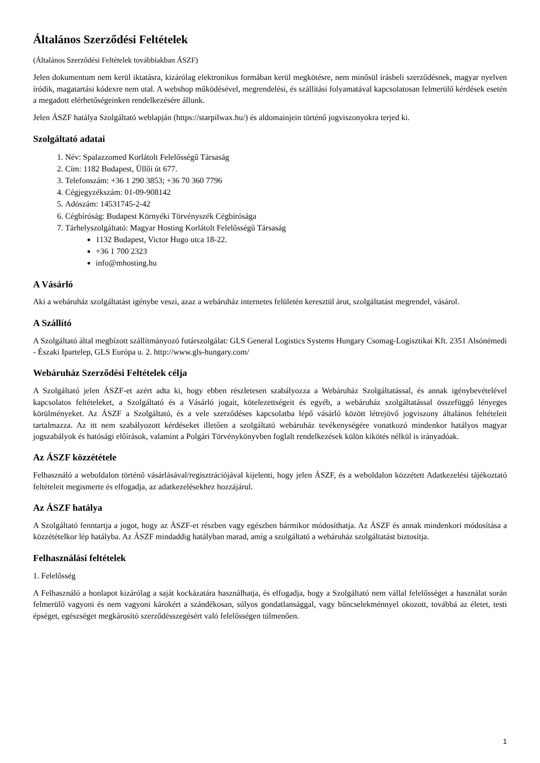Általános Szerződési Feltételek
(Általános Szerződési Feltételek továbbiakban ÁSZF)
Jelen dokumentum nem kerül iktatásra, kizárólag elektronikus formában kerül megkötésre, nem minősül írásbeli szerződésnek, magyar nyelven íródik, magatartási kódexre nem utal. A webshop működésével, megrendelési, és szállítási folyamatával kapcsolatosan felmerülő kérdések esetén a megadott elérhetőségeinken rendelkezésére állunk.
Jelen ÁSZF hatálya Szolgáltató weblapján (https://starpilwax.hu/) és aldomainjein történő jogviszonyokra terjed ki.
Szolgáltató adatai
1. Név: Spalazzomed Korlátolt Felelősségű Társaság
2. Cím: 1182 Budapest, Üllői út 677.
3. Telefonszám: +36 1 290 3853; +36 70 360 7796
4. Cégjegyzékszám: 01-09-908142
5. Adószám: 14531745-2-42
6. Cégbíróság: Budapest Környéki Törvényszék Cégbírósága
7. Tárhelyszolgáltató: Magyar Hosting Korlátolt Felelősségű Társaság
1132 Budapest, Victor Hugo utca 18-22.
+36 1 700 2323
info@mhosting.hu
A Vásárló
Aki a webáruház szolgáltatást igénybe veszi, azaz a webáruház internetes felületén keresztül árut, szolgáltatást megrendel, vásárol.
A Szállító
A Szolgáltató által megbízott szállítmányozó futárszolgálat: GLS General Logistics Systems Hungary Csomag-Logisztikai Kft. 2351 Alsónémedi - Északi Ipartelep, GLS Európa u. 2. http://www.gls-hungary.com/
Webáruház Szerződési Feltételek célja
A Szolgáltató jelen ÁSZF-et azért adta ki, hogy ebben részletesen szabályozza a Webáruház Szolgáltatással, és annak igénybevételével kapcsolatos feltételeket, a Szolgáltató és a Vásárló jogait, kötelezettségeit és egyéb, a webáruház szolgáltatással összefüggő lényeges körülményeket. Az ÁSZF a Szolgáltató, és a vele szerződéses kapcsolatba lépő vásárló között létrejövő jogviszony általános feltételeit tartalmazza. Az itt nem szabályozott kérdéseket illetően a szolgáltató webáruház tevékenységére vonatkozó mindenkor hatályos magyar jogszabályok és hatósági előírások, valamint a Polgári Törvénykönyvben foglalt rendelkezések külön kikötés nélkül is irányadóak.
Az ÁSZF közzététele
Felhasználó a weboldalon történő vásárlásával/regisztrációjával kijelenti, hogy jelen ÁSZF, és a weboldalon közzétett Adatkezelési tájékoztató feltételeit megismerte és elfogadja, az adatkezelésekhez hozzájárul.
Az ÁSZF hatálya
A Szolgáltató fenntartja a jogot, hogy az ÁSZF-et részben vagy egészben bármikor módosíthatja. Az ÁSZF és annak mindenkori módosítása a közzétételkor lép hatályba. Az ÁSZF mindaddig hatályban marad, amíg a szolgáltató a webáruház szolgáltatást biztosítja.
Felhasználási feltételek
1. Felelősség
A Felhasználó a honlapot kizárólag a saját kockázatára használhatja, és elfogadja, hogy a Szolgáltató nem vállal felelősséget a használat során felmerülő vagyoni és nem vagyoni károkért a szándékosan, súlyos gondatlansággal, vagy bűncselekménnyel okozott, továbbá az életet, testi épséget, egészséget megkárosító szerződésszegésért való felelősségen túlmenően.
1